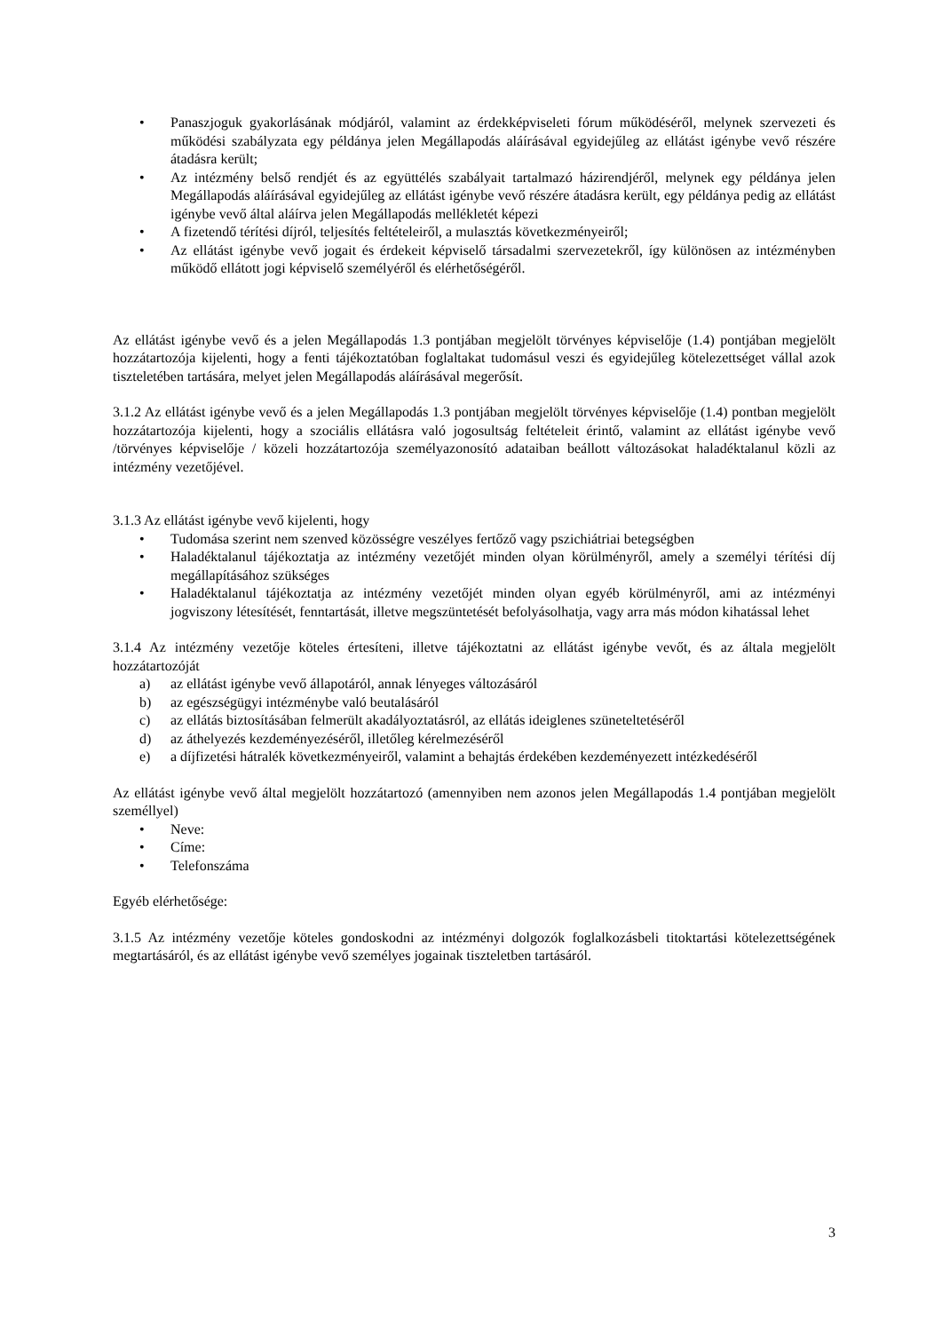• Panaszjoguk gyakorlásának módjáról, valamint az érdekképviseleti fórum működéséről, melynek szervezeti és működési szabályzata egy példánya jelen Megállapodás aláírásával egyidejűleg az ellátást igénybe vevő részére átadásra került;
• Az intézmény belső rendjét és az együttélés szabályait tartalmazó házirendjéről, melynek egy példánya jelen Megállapodás aláírásával egyidejűleg az ellátást igénybe vevő részére átadásra került, egy példánya pedig az ellátást igénybe vevő által aláírva jelen Megállapodás mellékletét képezi
• A fizetendő térítési díjról, teljesítés feltételeiről, a mulasztás következményeiről;
• Az ellátást igénybe vevő jogait és érdekeit képviselő társadalmi szervezetekről, így különösen az intézményben működő ellátott jogi képviselő személyéről és elérhetőségéről.
Az ellátást igénybe vevő és a jelen Megállapodás 1.3 pontjában megjelölt törvényes képviselője (1.4) pontjában megjelölt hozzátartozója kijelenti, hogy a fenti tájékoztatóban foglaltakat tudomásul veszi és egyidejűleg kötelezettséget vállal azok tiszteletében tartására, melyet jelen Megállapodás aláírásával megerősít.
3.1.2 Az ellátást igénybe vevő és a jelen Megállapodás 1.3 pontjában megjelölt törvényes képviselője (1.4) pontban megjelölt hozzátartozója kijelenti, hogy a szociális ellátásra való jogosultság feltételeit érintő, valamint az ellátást igénybe vevő /törvényes képviselője / közeli hozzátartozója személyazonosító adataiban beállott változásokat haladéktalanul közli az intézmény vezetőjével.
3.1.3 Az ellátást igénybe vevő kijelenti, hogy
• Tudomása szerint nem szenved közösségre veszélyes fertőző vagy pszichiátriai betegségben
• Haladéktalanul tájékoztatja az intézmény vezetőjét minden olyan körülményről, amely a személyi térítési díj megállapításához szükséges
• Haladéktalanul tájékoztatja az intézmény vezetőjét minden olyan egyéb körülményről, ami az intézményi jogviszony létesítését, fenntartását, illetve megszüntetését befolyásolhatja, vagy arra más módon kihatással lehet
3.1.4 Az intézmény vezetője köteles értesíteni, illetve tájékoztatni az ellátást igénybe vevőt, és az általa megjelölt hozzátartozóját
a) az ellátást igénybe vevő állapotáról, annak lényeges változásáról
b) az egészségügyi intézménybe való beutalásáról
c) az ellátás biztosításában felmerült akadályoztatásról, az ellátás ideiglenes szüneteltetéséről
d) az áthelyezés kezdeményezéséről, illetőleg kérelmezéséről
e) a díjfizetési hátralék következményeiről, valamint a behajtás érdekében kezdeményezett intézkedéséről
Az ellátást igénybe vevő által megjelölt hozzátartozó (amennyiben nem azonos jelen Megállapodás 1.4 pontjában megjelölt személlyel)
• Neve:
• Címe:
• Telefonszáma
Egyéb elérhetősége:
3.1.5 Az intézmény vezetője köteles gondoskodni az intézményi dolgozók foglalkozásbeli titoktartási kötelezettségének megtartásáról, és az ellátást igénybe vevő személyes jogainak tiszteletben tartásáról.
3